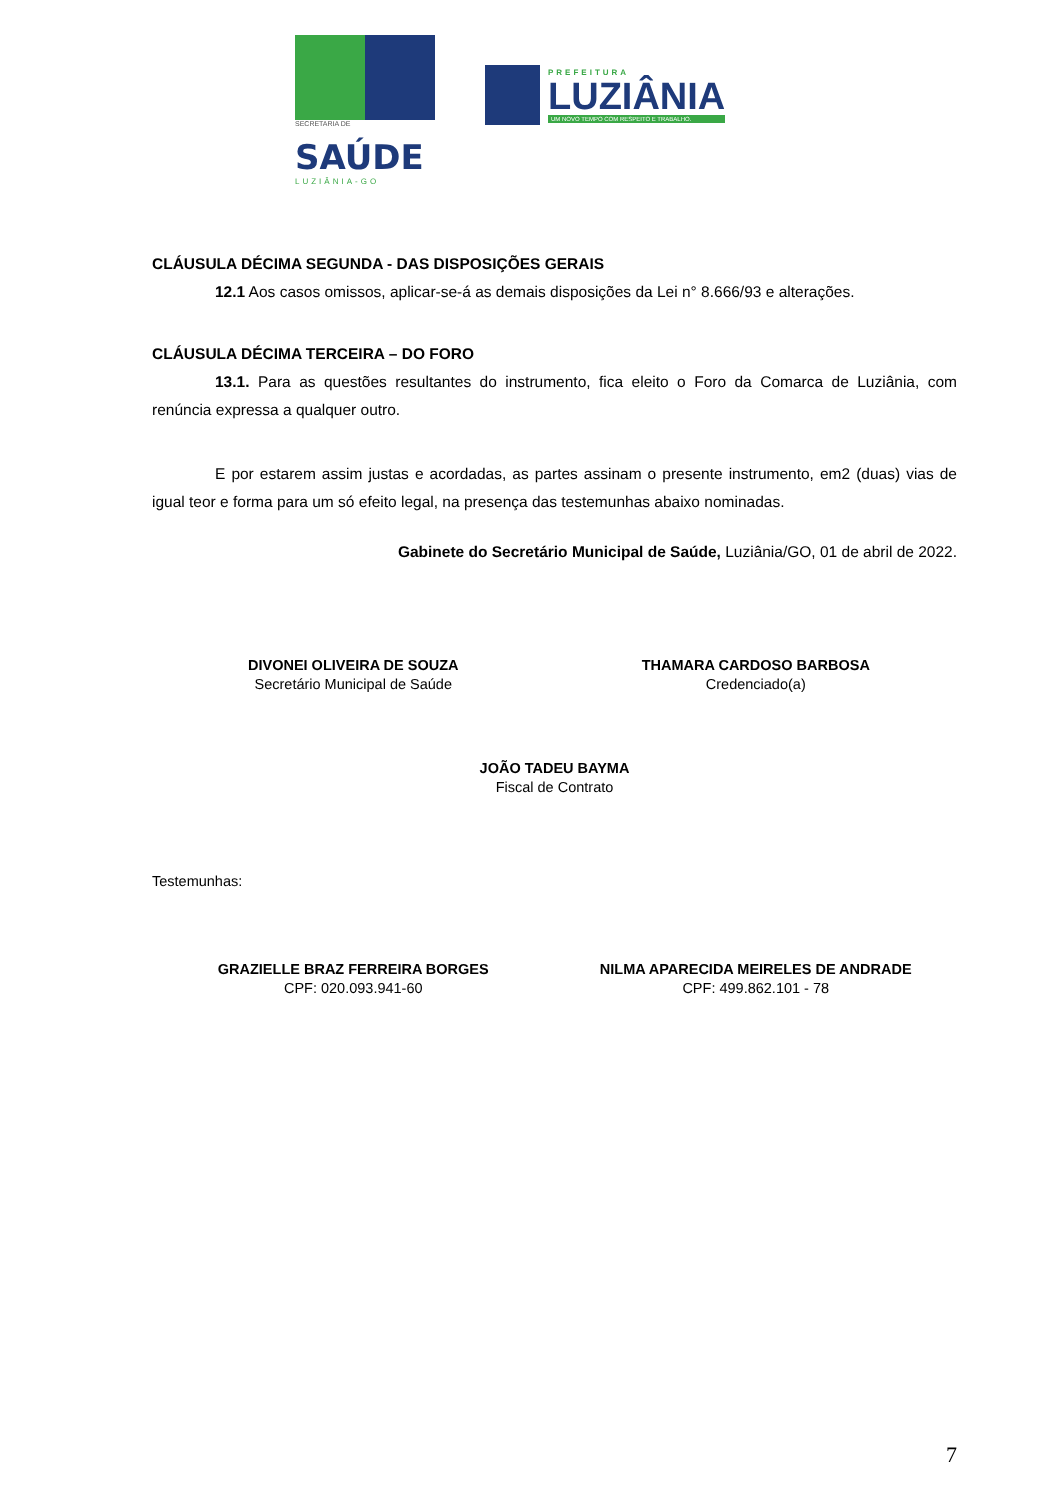SECRETARIA DE
SAÚDE
LUZIÂNIA-GO
PREFEITURA
LUZIÂNIA
UM NOVO TEMPO COM RESPEITO E TRABALHO.
CLÁUSULA DÉCIMA SEGUNDA - DAS DISPOSIÇÕES GERAIS
12.1 Aos casos omissos, aplicar-se-á as demais disposições da Lei n° 8.666/93 e alterações.
CLÁUSULA DÉCIMA TERCEIRA – DO FORO
13.1. Para as questões resultantes do instrumento, fica eleito o Foro da Comarca de Luziânia, com renúncia expressa a qualquer outro.
E por estarem assim justas e acordadas, as partes assinam o presente instrumento, em2 (duas) vias de igual teor e forma para um só efeito legal, na presença das testemunhas abaixo nominadas.
Gabinete do Secretário Municipal de Saúde, Luziânia/GO, 01 de abril de 2022.
DIVONEI OLIVEIRA DE SOUZA
Secretário Municipal de Saúde
THAMARA CARDOSO BARBOSA
Credenciado(a)
JOÃO TADEU BAYMA
Fiscal de Contrato
Testemunhas:
GRAZIELLE BRAZ FERREIRA BORGES
CPF: 020.093.941-60
NILMA APARECIDA MEIRELES DE ANDRADE
CPF: 499.862.101 - 78
7